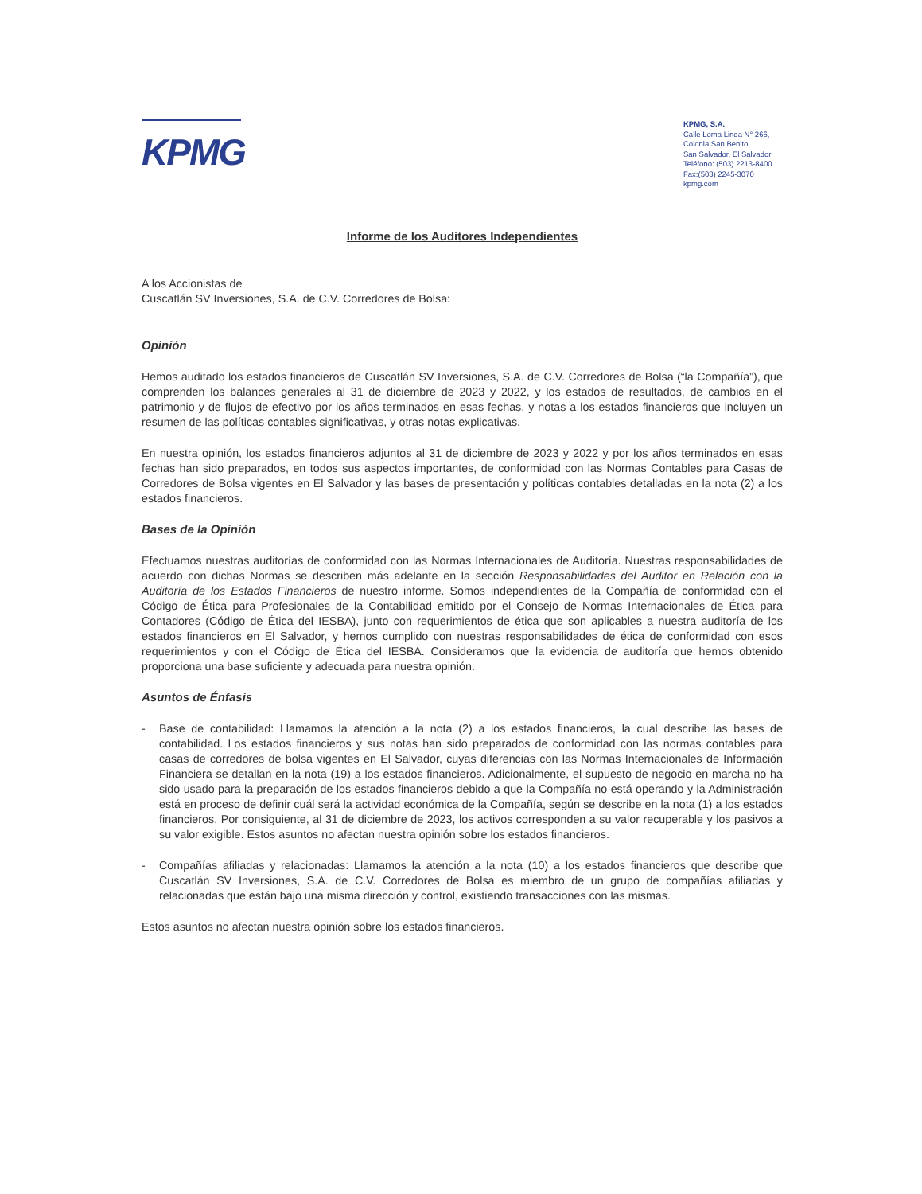KPMG
KPMG, S.A.
Calle Loma Linda N° 266,
Colonia San Benito
San Salvador, El Salvador
Teléfono: (503) 2213-8400
Fax:(503) 2245-3070
kpmg.com
Informe de los Auditores Independientes
A los Accionistas de
Cuscatlán SV Inversiones, S.A. de C.V. Corredores de Bolsa:
Opinión
Hemos auditado los estados financieros de Cuscatlán SV Inversiones, S.A. de C.V. Corredores de Bolsa (“la Compañía”), que comprenden los balances generales al 31 de diciembre de 2023 y 2022, y los estados de resultados, de cambios en el patrimonio y de flujos de efectivo por los años terminados en esas fechas, y notas a los estados financieros que incluyen un resumen de las políticas contables significativas, y otras notas explicativas.
En nuestra opinión, los estados financieros adjuntos al 31 de diciembre de 2023 y 2022 y por los años terminados en esas fechas han sido preparados, en todos sus aspectos importantes, de conformidad con las Normas Contables para Casas de Corredores de Bolsa vigentes en El Salvador y las bases de presentación y políticas contables detalladas en la nota (2) a los estados financieros.
Bases de la Opinión
Efectuamos nuestras auditorías de conformidad con las Normas Internacionales de Auditoría. Nuestras responsabilidades de acuerdo con dichas Normas se describen más adelante en la sección Responsabilidades del Auditor en Relación con la Auditoría de los Estados Financieros de nuestro informe. Somos independientes de la Compañía de conformidad con el Código de Ética para Profesionales de la Contabilidad emitido por el Consejo de Normas Internacionales de Ética para Contadores (Código de Ética del IESBA), junto con requerimientos de ética que son aplicables a nuestra auditoría de los estados financieros en El Salvador, y hemos cumplido con nuestras responsabilidades de ética de conformidad con esos requerimientos y con el Código de Ética del IESBA. Consideramos que la evidencia de auditoría que hemos obtenido proporciona una base suficiente y adecuada para nuestra opinión.
Asuntos de Énfasis
- Base de contabilidad: Llamamos la atención a la nota (2) a los estados financieros, la cual describe las bases de contabilidad. Los estados financieros y sus notas han sido preparados de conformidad con las normas contables para casas de corredores de bolsa vigentes en El Salvador, cuyas diferencias con las Normas Internacionales de Información Financiera se detallan en la nota (19) a los estados financieros. Adicionalmente, el supuesto de negocio en marcha no ha sido usado para la preparación de los estados financieros debido a que la Compañía no está operando y la Administración está en proceso de definir cuál será la actividad económica de la Compañía, según se describe en la nota (1) a los estados financieros. Por consiguiente, al 31 de diciembre de 2023, los activos corresponden a su valor recuperable y los pasivos a su valor exigible. Estos asuntos no afectan nuestra opinión sobre los estados financieros.
- Compañías afiliadas y relacionadas: Llamamos la atención a la nota (10) a los estados financieros que describe que Cuscatlán SV Inversiones, S.A. de C.V. Corredores de Bolsa es miembro de un grupo de compañías afiliadas y relacionadas que están bajo una misma dirección y control, existiendo transacciones con las mismas.
Estos asuntos no afectan nuestra opinión sobre los estados financieros.